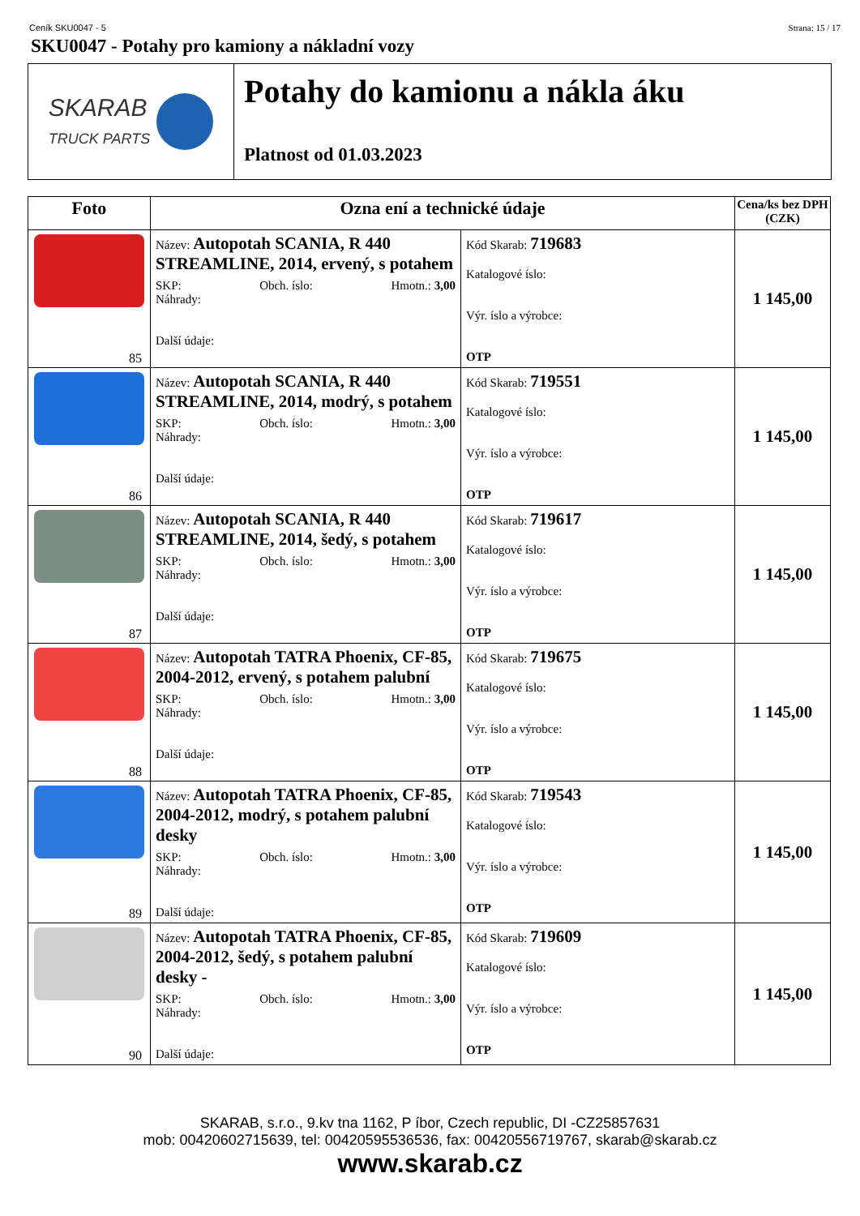Ceník SKU0047 - 5 Strana: 15 / 17
SKU0047 - Potahy pro kamiony a nákladní vozy
SKARAB
TRUCK PARTS
Potahy do kamionu a nákla áku
Platnost od 01.03.2023
| Foto | Ozna ení a technické údaje | | Cena/ks bez DPH (CZK) |
| --- | --- | --- | --- |
| 85 | Název: Autopotah SCANIA, R 440 STREAMLINE, 2014, ervený, s potahem SKP: Obch. íslo: Hmotn.: 3,00 Náhrady: Další údaje: | Kód Skarab: 719683 Katalogové íslo: Výr. íslo a výrobce: OTP | 1 145,00 |
| 86 | Název: Autopotah SCANIA, R 440 STREAMLINE, 2014, modrý, s potahem SKP: Obch. íslo: Hmotn.: 3,00 Náhrady: Další údaje: | Kód Skarab: 719551 Katalogové íslo: Výr. íslo a výrobce: OTP | 1 145,00 |
| 87 | Název: Autopotah SCANIA, R 440 STREAMLINE, 2014, šedý, s potahem SKP: Obch. íslo: Hmotn.: 3,00 Náhrady: Další údaje: | Kód Skarab: 719617 Katalogové íslo: Výr. íslo a výrobce: OTP | 1 145,00 |
| 88 | Název: Autopotah TATRA Phoenix, CF-85, 2004-2012, ervený, s potahem palubní SKP: Obch. íslo: Hmotn.: 3,00 Náhrady: Další údaje: | Kód Skarab: 719675 Katalogové íslo: Výr. íslo a výrobce: OTP | 1 145,00 |
| 89 | Název: Autopotah TATRA Phoenix, CF-85, 2004-2012, modrý, s potahem palubní desky SKP: Obch. íslo: Hmotn.: 3,00 Náhrady: Další údaje: | Kód Skarab: 719543 Katalogové íslo: Výr. íslo a výrobce: OTP | 1 145,00 |
| 90 | Název: Autopotah TATRA Phoenix, CF-85, 2004-2012, šedý, s potahem palubní desky - SKP: Obch. íslo: Hmotn.: 3,00 Náhrady: Další údaje: | Kód Skarab: 719609 Katalogové íslo: Výr. íslo a výrobce: OTP | 1 145,00 |
SKARAB, s.r.o., 9.kv tna 1162, P íbor, Czech republic, DI -CZ25857631
mob: 00420602715639, tel: 00420595536536, fax: 00420556719767, skarab@skarab.cz
www.skarab.cz